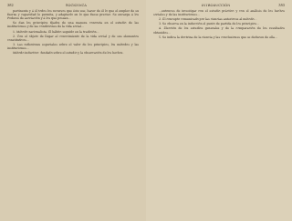382 SOCIOTECA
pertinente y á él todos los recursos que éste use, hacer de él lo que el empleo de su fuerza y capacidad le permita, y adaptarlo en lo que fuese preciso. Se encarga á los Poderes de asociación y á los que posean...
Se dan los principios fijados de una manera concreta en el estudio de las instituciones y de las condiciones de la vida social...
1. Método nacionalista. El hábito seguido en la tradición...
2. Con el objeto de llegar al conocimiento de la vida social y de sus elementos constitutivos...
3. Las reflexiones especiales sobre el valor de los principios, los métodos y las instituciones...
Método inductivo: fundado sobre el estudio y la observación de los hechos.
INTRODUCCIÓN 383
...entonces de investigar con el estudio práctico y con el análisis de los hechos sociales y de las instituciones...
2. El concepto comunicado por las ciencias anteriores al método...
3. Se observa en la inducción el punto de partida de los principios...
4. Elección de los estudios generales y de la comparación de los resultados obtenidos...
5. Se indica la doctrina de la ciencia y las conclusiones que se deducen de ella...